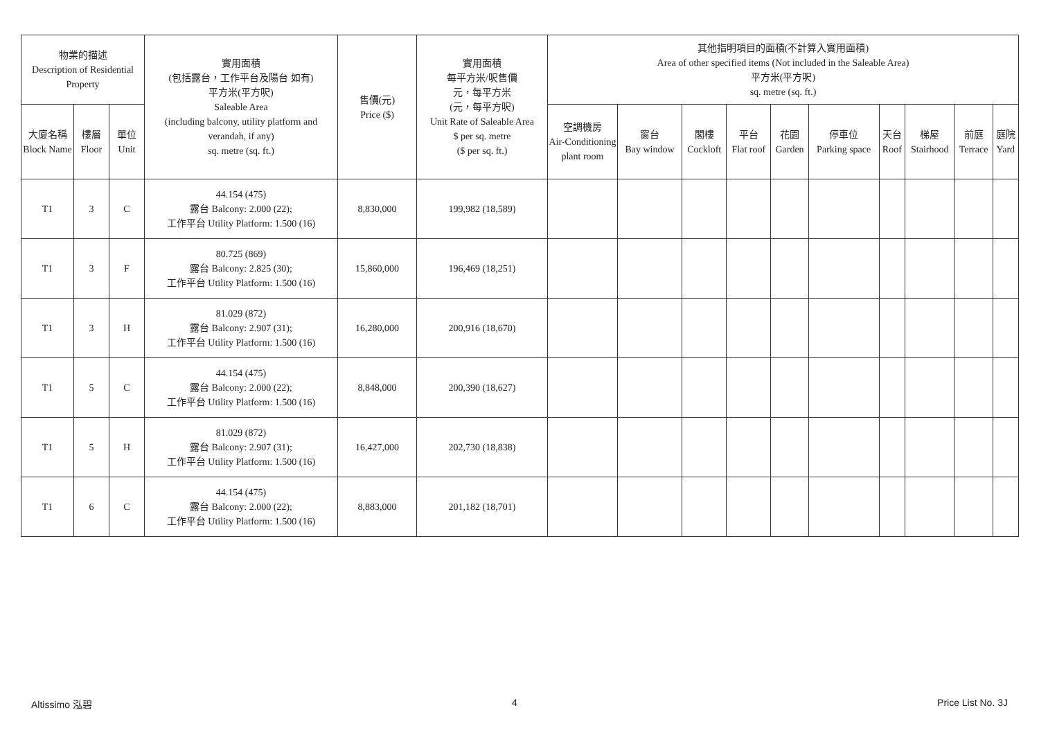| 物業的描述 Description of Residential Property | | | 實用面積 (包括露台，工作平台及陽台 如有) 平方米(平方呎) Saleable Area (including balcony, utility platform and verandah, if any) sq. metre (sq. ft.) | 售價(元) Price ($) | 實用面積 每平方米/呎售價 元，每平方米 (元，每平方呎) Unit Rate of Saleable Area $ per sq. metre ($ per sq. ft.) | 其他指明項目的面積(不計算入實用面積) Area of other specified items (Not included in the Saleable Area) 平方米(平方呎) sq. metre (sq. ft.) | | | | | | | | | |
| --- | --- | --- | --- | --- | --- | --- | --- | --- | --- | --- | --- | --- | --- | --- | --- |
| 大廈名稱 Block Name | 樓層 Floor | 單位 Unit | | | | 空調機房 Air-Conditioning plant room | 窗台 Bay window | 閣樓 Cockloft | 平台 Flat roof | 花園 Garden | 停車位 Parking space | 天台 Roof | 梯屋 Stairhood | 前庭 Terrace | 庭院 Yard |
| T1 | 3 | C | 44.154 (475) 露台 Balcony: 2.000 (22); 工作平台 Utility Platform: 1.500 (16) | 8,830,000 | 199,982 (18,589) | | | | | | | | | | |
| T1 | 3 | F | 80.725 (869) 露台 Balcony: 2.825 (30); 工作平台 Utility Platform: 1.500 (16) | 15,860,000 | 196,469 (18,251) | | | | | | | | | | |
| T1 | 3 | H | 81.029 (872) 露台 Balcony: 2.907 (31); 工作平台 Utility Platform: 1.500 (16) | 16,280,000 | 200,916 (18,670) | | | | | | | | | | |
| T1 | 5 | C | 44.154 (475) 露台 Balcony: 2.000 (22); 工作平台 Utility Platform: 1.500 (16) | 8,848,000 | 200,390 (18,627) | | | | | | | | | | |
| T1 | 5 | H | 81.029 (872) 露台 Balcony: 2.907 (31); 工作平台 Utility Platform: 1.500 (16) | 16,427,000 | 202,730 (18,838) | | | | | | | | | | |
| T1 | 6 | C | 44.154 (475) 露台 Balcony: 2.000 (22); 工作平台 Utility Platform: 1.500 (16) | 8,883,000 | 201,182 (18,701) | | | | | | | | | | |
Altissimo 泓碧 4 Price List No. 3J